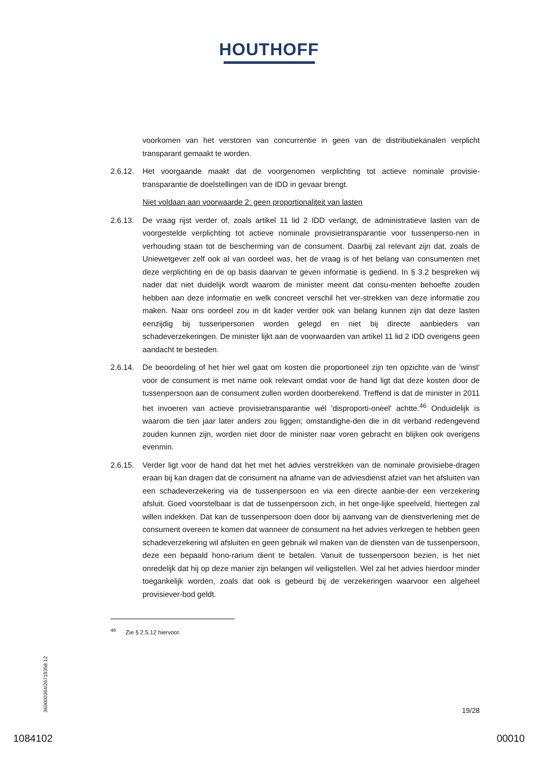HOUTHOFF
voorkomen van het verstoren van concurrentie in geen van de distributiekanalen verplicht transparant gemaakt te worden.
2.6.12.
Het voorgaande maakt dat de voorgenomen verplichting tot actieve nominale provisie-transparantie de doelstellingen van de IDD in gevaar brengt.
Niet voldaan aan voorwaarde 2: geen proportionaliteit van lasten
2.6.13.
De vraag rijst verder of, zoals artikel 11 lid 2 IDD verlangt, de administratieve lasten van de voorgestelde verplichting tot actieve nominale provisietransparantie voor tussenperso-nen in verhouding staan tot de bescherming van de consument. Daarbij zal relevant zijn dat, zoals de Uniewetgever zelf ook al van oordeel was, het de vraag is of het belang van consumenten met deze verplichting en de op basis daarvan te geven informatie is gediend. In § 3.2 bespreken wij nader dat niet duidelijk wordt waarom de minister meent dat consu-menten behoefte zouden hebben aan deze informatie en welk concreet verschil het ver-strekken van deze informatie zou maken. Naar ons oordeel zou in dit kader verder ook van belang kunnen zijn dat deze lasten eenzijdig bij tussenpersonen worden gelegd en niet bij directe aanbieders van schadeverzekeringen. De minister lijkt aan de voorwaarden van artikel 11 lid 2 IDD overigens geen aandacht te besteden.
2.6.14.
De beoordeling of het hier wel gaat om kosten die proportioneel zijn ten opzichte van de 'winst' voor de consument is met name ook relevant omdat voor de hand ligt dat deze kosten door de tussenpersoon aan de consument zullen worden doorberekend. Treffend is dat de minister in 2011 het invoeren van actieve provisietransparantie wél 'disproporti-oneel' achtte.<sup>46</sup> Onduidelijk is waarom die tien jaar later anders zou liggen; omstandighe-den die in dit verband redengevend zouden kunnen zijn, worden niet door de minister naar voren gebracht en blijken ook overigens evenmin.
2.6.15.
Verder ligt voor de hand dat het met het advies verstrekken van de nominale provisiebe-dragen eraan bij kan dragen dat de consument na afname van de adviesdienst afziet van het afsluiten van een schadeverzekering via de tussenpersoon en via een directe aanbie-der een verzekering afsluit. Goed voorstelbaar is dat de tussenpersoon zich, in het onge-lijke speelveld, hiertegen zal willen indekken. Dat kan de tussenpersoon doen door bij aanvang van de dienstverlening met de consument overeen te komen dat wanneer de consument na het advies verkregen te hebben geen schadeverzekering wil afsluiten en geen gebruik wil maken van de diensten van de tussenpersoon, deze een bepaald hono-rarium dient te betalen. Vanuit de tussenpersoon bezien, is het niet onredelijk dat hij op deze manier zijn belangen wil veiligstellen. Wel zal het advies hierdoor minder toegankelijk worden, zoals dat ook is gebeurd bij de verzekeringen waarvoor een algeheel provisiever-bod geldt.
<sup>46</sup> Zie § 2.5.12 hiervoor.
360000364/26719358.12
19/28
1084102 00010